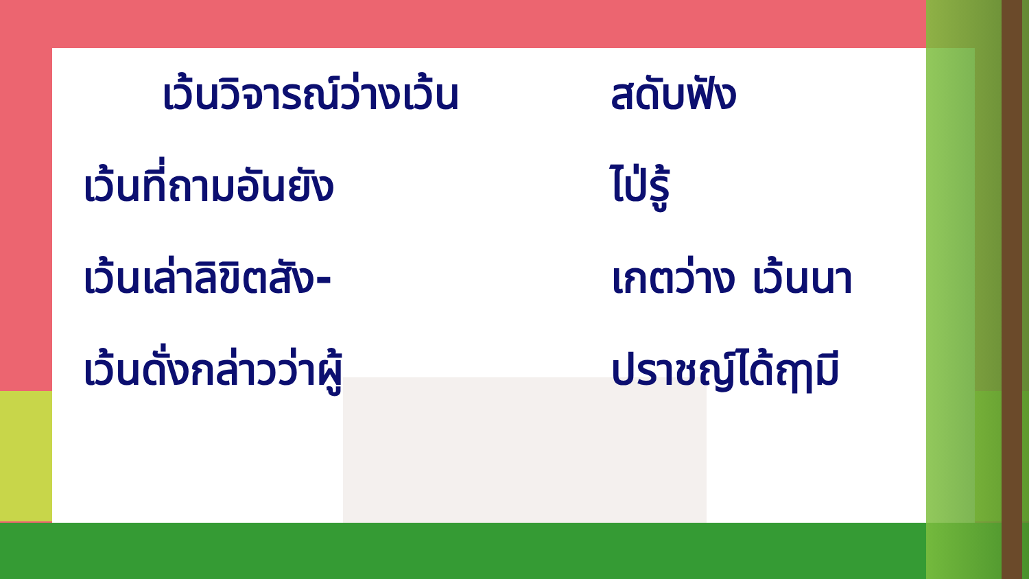เว้นวิจารณ์ว่างเว้น
สดับฟัง
เว้นที่ถามอันยัง ไป่รู้
เว้นเล่าลิขิตสัง- เกตว่าง เว้นนา
เว้นดั่งกล่าวว่าผู้ ปราชญ์ได้ฤๅมี